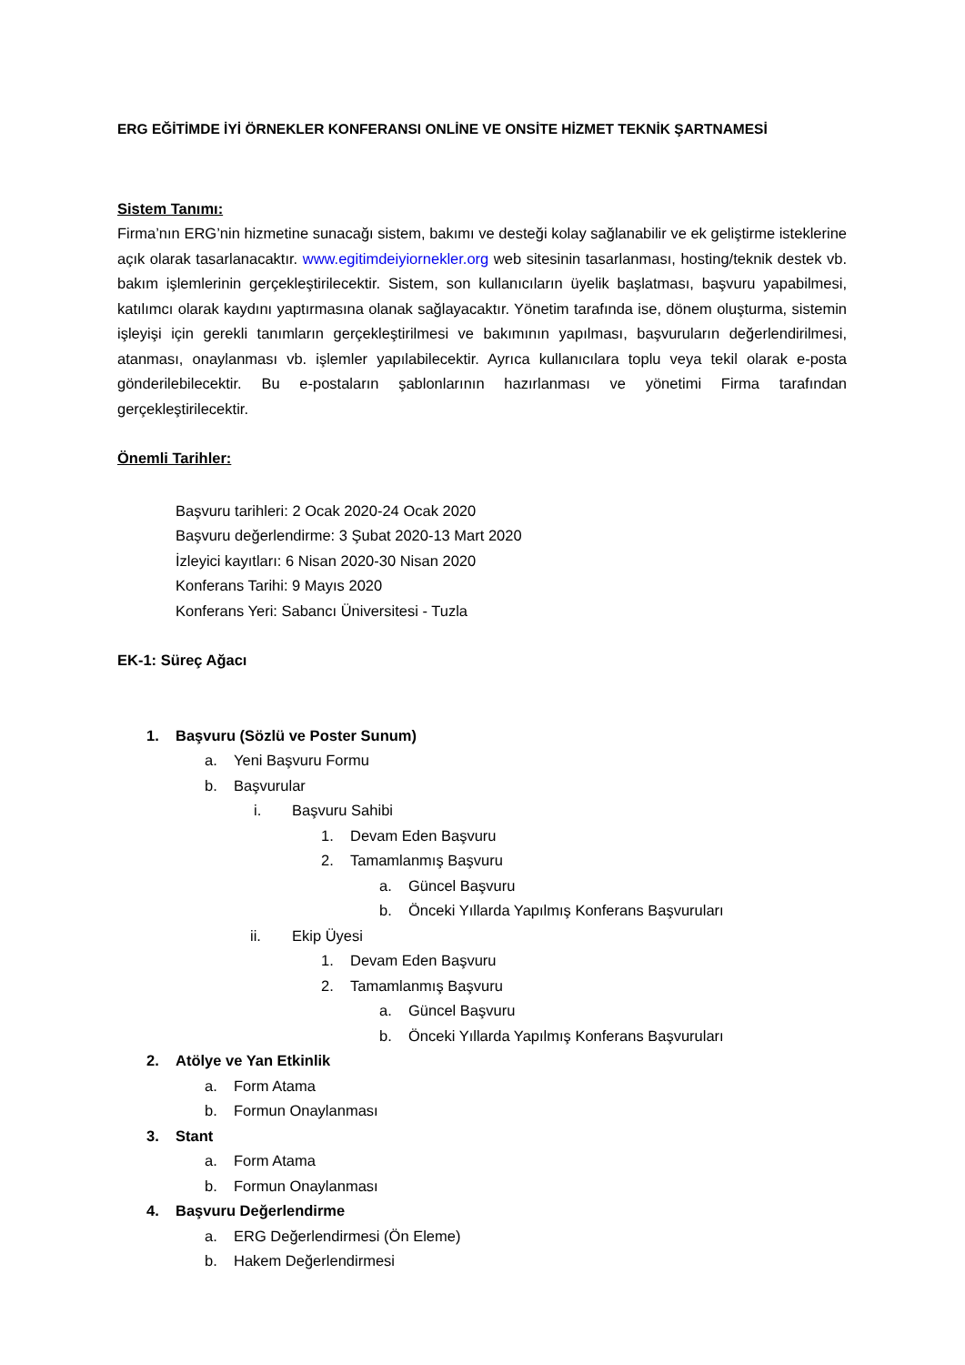ERG EĞİTİMDE İYİ ÖRNEKLER KONFERANSI ONLİNE VE ONSİTE HİZMET TEKNİK ŞARTNAMESİ
Sistem Tanımı:
Firma’nın ERG’nin hizmetine sunacağı sistem, bakımı ve desteği kolay sağlanabilir ve ek geliştirme isteklerine açık olarak tasarlanacaktır. www.egitimdeiyiornekler.org web sitesinin tasarlanması, hosting/teknik destek vb. bakım işlemlerinin gerçekleştirilecektir. Sistem, son kullanıcıların üyelik başlatması, başvuru yapabilmesi, katılımcı olarak kaydını yaptırmasına olanak sağlayacaktır. Yönetim tarafında ise, dönem oluşturma, sistemin işleyişi için gerekli tanımların gerçekleştirilmesi ve bakımının yapılması, başvuruların değerlendirilmesi, atanması, onaylanması vb. işlemler yapılabilecektir. Ayrıca kullanıcılara toplu veya tekil olarak e-posta gönderilebilecektir. Bu e-postaların şablonlarının hazırlanması ve yönetimi Firma tarafından gerçekleştirilecektir.
Önemli Tarihler:
Başvuru tarihleri: 2 Ocak 2020-24 Ocak 2020
Başvuru değerlendirme: 3 Şubat 2020-13 Mart 2020
İzleyici kayıtları: 6 Nisan 2020-30 Nisan 2020
Konferans Tarihi: 9 Mayıs 2020
Konferans Yeri: Sabancı Üniversitesi - Tuzla
EK-1: Süreç Ağacı
1. Başvuru (Sözlü ve Poster Sunum)
a. Yeni Başvuru Formu
b. Başvurular
i. Başvuru Sahibi
1. Devam Eden Başvuru
2. Tamamlanmış Başvuru
a. Güncel Başvuru
b. Önceki Yıllarda Yapılmış Konferans Başvuruları
ii. Ekip Üyesi
1. Devam Eden Başvuru
2. Tamamlanmış Başvuru
a. Güncel Başvuru
b. Önceki Yıllarda Yapılmış Konferans Başvuruları
2. Atölye ve Yan Etkinlik
a. Form Atama
b. Formun Onaylanması
3. Stant
a. Form Atama
b. Formun Onaylanması
4. Başvuru Değerlendirme
a. ERG Değerlendirmesi (Ön Eleme)
b. Hakem Değerlendirmesi